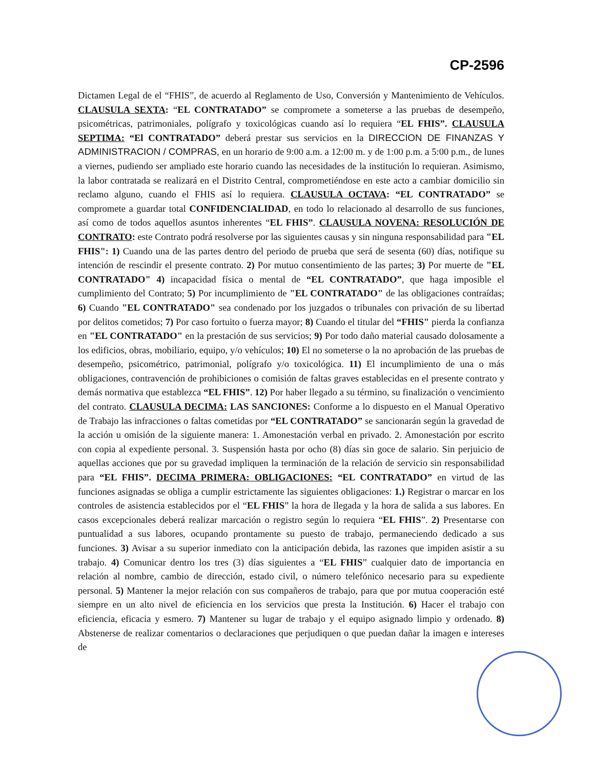CP-2596
Dictamen Legal de el “FHIS”, de acuerdo al Reglamento de Uso, Conversión y Mantenimiento de Vehículos. CLAUSULA SEXTA: “EL CONTRATADO” se compromete a someterse a las pruebas de desempeño, psicométricas, patrimoniales, polígrafo y toxicológicas cuando así lo requiera “EL FHIS”. CLAUSULA SEPTIMA: “El CONTRATADO” deberá prestar sus servicios en la DIRECCION DE FINANZAS Y ADMINISTRACION / COMPRAS, en un horario de 9:00 a.m. a 12:00 m. y de 1:00 p.m. a 5:00 p.m., de lunes a viernes, pudiendo ser ampliado este horario cuando las necesidades de la institución lo requieran. Asimismo, la labor contratada se realizará en el Distrito Central, comprometiéndose en este acto a cambiar domicilio sin reclamo alguno, cuando el FHIS así lo requiera. CLAUSULA OCTAVA: “EL CONTRATADO” se compromete a guardar total CONFIDENCIALIDAD, en todo lo relacionado al desarrollo de sus funciones, así como de todos aquellos asuntos inherentes “EL FHIS”. CLAUSULA NOVENA: RESOLUCIÓN DE CONTRATO: este Contrato podrá resolverse por las siguientes causas y sin ninguna responsabilidad para "EL FHIS": 1) Cuando una de las partes dentro del periodo de prueba que será de sesenta (60) días, notifique su intención de rescindir el presente contrato. 2) Por mutuo consentimiento de las partes; 3) Por muerte de "EL CONTRATADO" 4) incapacidad física o mental de “EL CONTRATADO”, que haga imposible el cumplimiento del Contrato; 5) Por incumplimiento de "EL CONTRATADO" de las obligaciones contraídas; 6) Cuando "EL CONTRATADO" sea condenado por los juzgados o tribunales con privación de su libertad por delitos cometidos; 7) Por caso fortuito o fuerza mayor; 8) Cuando el titular del “FHIS" pierda la confianza en "EL CONTRATADO" en la prestación de sus servicios; 9) Por todo daño material causado dolosamente a los edificios, obras, mobiliario, equipo, y/o vehículos; 10) El no someterse o la no aprobación de las pruebas de desempeño, psicométrico, patrimonial, polígrafo y/o toxicológica. 11) El incumplimiento de una o más obligaciones, contravención de prohibiciones o comisión de faltas graves establecidas en el presente contrato y demás normativa que establezca “EL FHIS”. 12) Por haber llegado a su término, su finalización o vencimiento del contrato. CLAUSULA DECIMA: LAS SANCIONES: Conforme a lo dispuesto en el Manual Operativo de Trabajo las infracciones o faltas cometidas por “EL CONTRATADO” se sancionarán según la gravedad de la acción u omisión de la siguiente manera: 1. Amonestación verbal en privado. 2. Amonestación por escrito con copia al expediente personal. 3. Suspensión hasta por ocho (8) días sin goce de salario. Sin perjuicio de aquellas acciones que por su gravedad impliquen la terminación de la relación de servicio sin responsabilidad para “EL FHIS”. DECIMA PRIMERA: OBLIGACIONES: “EL CONTRATADO” en virtud de las funciones asignadas se obliga a cumplir estrictamente las siguientes obligaciones: 1.) Registrar o marcar en los controles de asistencia establecidos por el “EL FHIS” la hora de llegada y la hora de salida a sus labores. En casos excepcionales deberá realizar marcación o registro según lo requiera “EL FHIS”. 2) Presentarse con puntualidad a sus labores, ocupando prontamente su puesto de trabajo, permaneciendo dedicado a sus funciones. 3) Avisar a su superior inmediato con la anticipación debida, las razones que impiden asistir a su trabajo. 4) Comunicar dentro los tres (3) días siguientes a “EL FHIS” cualquier dato de importancia en relación al nombre, cambio de dirección, estado civil, o número telefónico necesario para su expediente personal. 5) Mantener la mejor relación con sus compañeros de trabajo, para que por mutua cooperación esté siempre en un alto nivel de eficiencia en los servicios que presta la Institución. 6) Hacer el trabajo con eficiencia, eficacia y esmero. 7) Mantener su lugar de trabajo y el equipo asignado limpio y ordenado. 8) Abstenerse de realizar comentarios o declaraciones que perjudiquen o que puedan dañar la imagen e intereses de